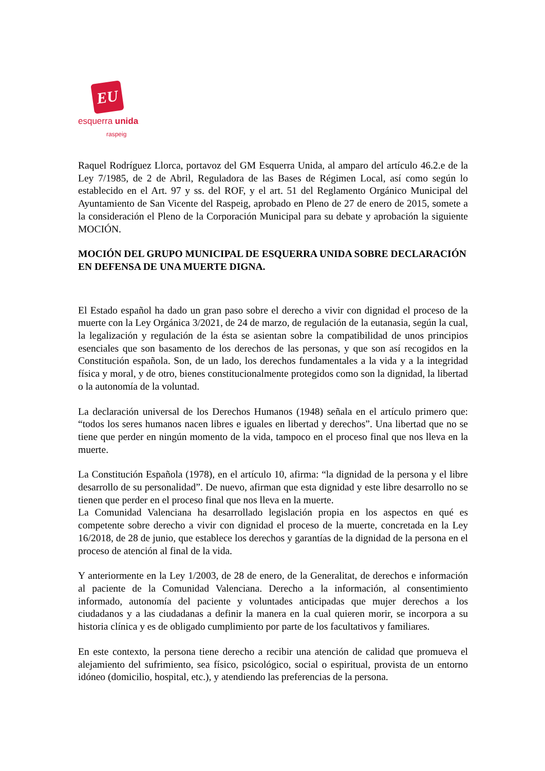EU
esquerra unida
raspeig
Raquel Rodríguez Llorca, portavoz del GM Esquerra Unida, al amparo del artículo 46.2.e de la Ley 7/1985, de 2 de Abril, Reguladora de las Bases de Régimen Local, así como según lo establecido en el Art. 97 y ss. del ROF, y el art. 51 del Reglamento Orgánico Municipal del Ayuntamiento de San Vicente del Raspeig, aprobado en Pleno de 27 de enero de 2015, somete a la consideración el Pleno de la Corporación Municipal para su debate y aprobación la siguiente MOCIÓN.
MOCIÓN DEL GRUPO MUNICIPAL DE ESQUERRA UNIDA SOBRE DECLARACIÓN EN DEFENSA DE UNA MUERTE DIGNA.
El Estado español ha dado un gran paso sobre el derecho a vivir con dignidad el proceso de la muerte con la Ley Orgánica 3/2021, de 24 de marzo, de regulación de la eutanasia, según la cual, la legalización y regulación de la ésta se asientan sobre la compatibilidad de unos principios esenciales que son basamento de los derechos de las personas, y que son así recogidos en la Constitución española. Son, de un lado, los derechos fundamentales a la vida y a la integridad física y moral, y de otro, bienes constitucionalmente protegidos como son la dignidad, la libertad o la autonomía de la voluntad.
La declaración universal de los Derechos Humanos (1948) señala en el artículo primero que: “todos los seres humanos nacen libres e iguales en libertad y derechos”. Una libertad que no se tiene que perder en ningún momento de la vida, tampoco en el proceso final que nos lleva en la muerte.
La Constitución Española (1978), en el artículo 10, afirma: “la dignidad de la persona y el libre desarrollo de su personalidad”. De nuevo, afirman que esta dignidad y este libre desarrollo no se tienen que perder en el proceso final que nos lleva en la muerte.
La Comunidad Valenciana ha desarrollado legislación propia en los aspectos en qué es competente sobre derecho a vivir con dignidad el proceso de la muerte, concretada en la Ley 16/2018, de 28 de junio, que establece los derechos y garantías de la dignidad de la persona en el proceso de atención al final de la vida.
Y anteriormente en la Ley 1/2003, de 28 de enero, de la Generalitat, de derechos e información al paciente de la Comunidad Valenciana. Derecho a la información, al consentimiento informado, autonomía del paciente y voluntades anticipadas que mujer derechos a los ciudadanos y a las ciudadanas a definir la manera en la cual quieren morir, se incorpora a su historia clínica y es de obligado cumplimiento por parte de los facultativos y familiares.
En este contexto, la persona tiene derecho a recibir una atención de calidad que promueva el alejamiento del sufrimiento, sea físico, psicológico, social o espiritual, provista de un entorno idóneo (domicilio, hospital, etc.), y atendiendo las preferencias de la persona.